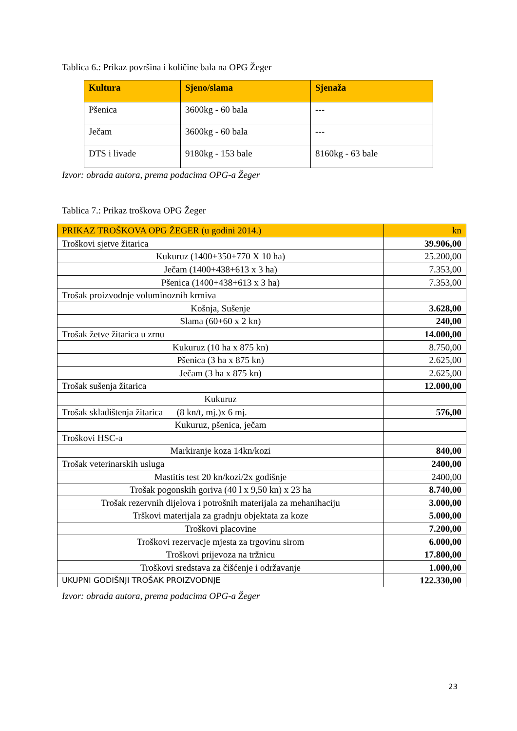Tablica 6.: Prikaz površina i količine bala na OPG Žeger
| Kultura | Sjeno/slama | Sjenaža |
| --- | --- | --- |
| Pšenica | 3600kg - 60 bala | --- |
| Ječam | 3600kg - 60 bala | --- |
| DTS i livade | 9180kg - 153 bale | 8160kg - 63 bale |
Izvor: obrada autora, prema podacima OPG-a Žeger
Tablica 7.: Prikaz troškova OPG Žeger
| PRIKAZ TROŠKOVA OPG ŽEGER (u godini 2014.) | kn |
| Troškovi sjetve žitarica | 39.906,00 |
| Kukuruz (1400+350+770 X 10 ha) | 25.200,00 |
| Ječam (1400+438+613 x 3 ha) | 7.353,00 |
| Pšenica (1400+438+613 x 3 ha) | 7.353,00 |
| Trošak proizvodnje voluminoznih krmiva | |
| Košnja, Sušenje | 3.628,00 |
| Slama (60+60 x 2 kn) | 240,00 |
| Trošak žetve žitarica u zrnu | 14.000,00 |
| Kukuruz (10 ha x 875 kn) | 8.750,00 |
| Pšenica (3 ha x 875 kn) | 2.625,00 |
| Ječam (3 ha x 875 kn) | 2.625,00 |
| Trošak sušenja žitarica | 12.000,00 |
| Kukuruz | |
| Trošak skladištenja žitarica (8 kn/t, mj.)x 6 mj. | 576,00 |
| Kukuruz, pšenica, ječam | |
| Troškovi HSC-a | |
| Markiranje koza 14kn/kozi | 840,00 |
| Trošak veterinarskih usluga | 2400,00 |
| Mastitis test 20 kn/kozi/2x godišnje | 2400,00 |
| Trošak pogonskih goriva (40 l x 9,50 kn) x 23 ha | 8.740,00 |
| Trošak rezervnih dijelova i potrošnih materijala za mehanihaciju | 3.000,00 |
| Trškovi materijala za gradnju objektata za koze | 5.000,00 |
| Troškovi placovine | 7.200,00 |
| Troškovi rezervacje mjesta za trgovinu sirom | 6.000,00 |
| Troškovi prijevoza na tržnicu | 17.800,00 |
| Troškovi sredstava za čišćenje i održavanje | 1.000,00 |
| UKUPNI GODIŠNJI TROŠAK PROIZVODNJE | 122.330,00 |
Izvor: obrada autora, prema podacima OPG-a Žeger
23